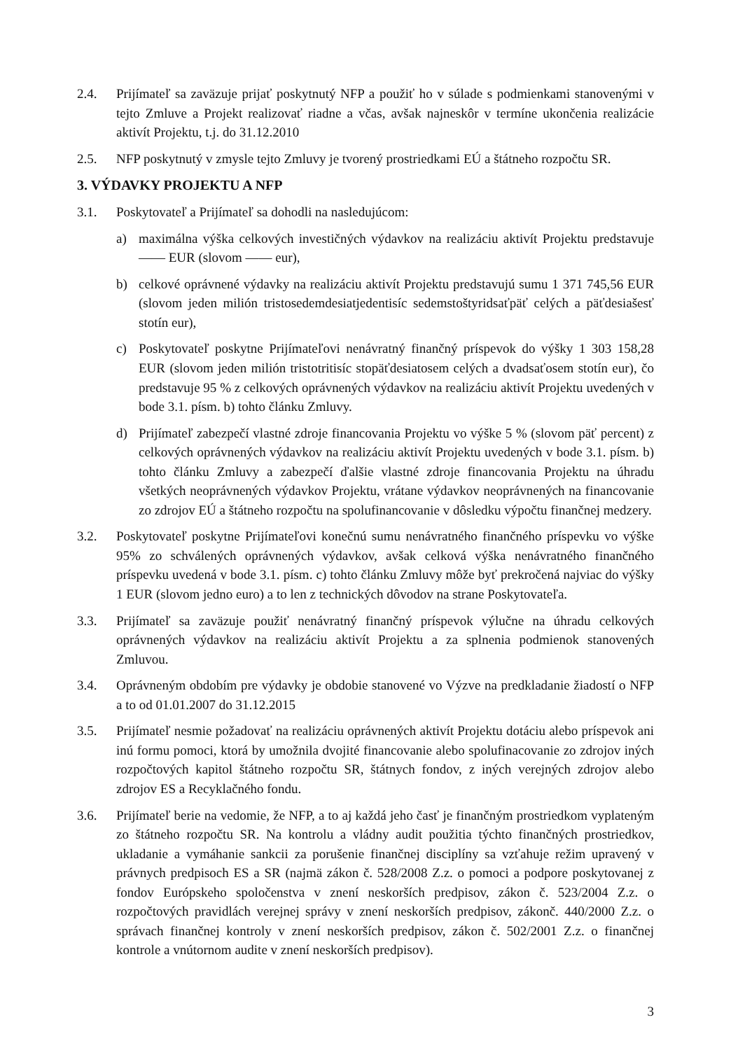2.4. Prijímateľ sa zaväzuje prijať poskytnutý NFP a použiť ho v súlade s podmienkami stanovenými v tejto Zmluve a Projekt realizovať riadne a včas, avšak najneskôr v termíne ukončenia realizácie aktivít Projektu, t.j. do 31.12.2010
2.5. NFP poskytnutý v zmysle tejto Zmluvy je tvorený prostriedkami EÚ a štátneho rozpočtu SR.
3. VÝDAVKY PROJEKTU A NFP
3.1. Poskytovateľ a Prijímateľ sa dohodli na nasledujúcom:
a) maximálna výška celkových investičných výdavkov na realizáciu aktivít Projektu predstavuje —— EUR (slovom —— eur),
b) celkové oprávnené výdavky na realizáciu aktivít Projektu predstavujú sumu 1 371 745,56 EUR (slovom jeden milión tristosedemdesiatjedentisíc sedemstoštyridsaťpäť celých a päťdesiašesť stotín eur),
c) Poskytovateľ poskytne Prijímateľovi nenávratný finančný príspevok do výšky 1 303 158,28 EUR (slovom jeden milión tristotritisíc stopäťdesiatosem celých a dvadsaťosem stotín eur), čo predstavuje 95 % z celkových oprávnených výdavkov na realizáciu aktivít Projektu uvedených v bode 3.1. písm. b) tohto článku Zmluvy.
d) Prijímateľ zabezpečí vlastné zdroje financovania Projektu vo výške 5 % (slovom päť percent) z celkových oprávnených výdavkov na realizáciu aktivít Projektu uvedených v bode 3.1. písm. b) tohto článku Zmluvy a zabezpečí ďalšie vlastné zdroje financovania Projektu na úhradu všetkých neoprávnených výdavkov Projektu, vrátane výdavkov neoprávnených na financovanie zo zdrojov EÚ a štátneho rozpočtu na spolufinancovanie v dôsledku výpočtu finančnej medzery.
3.2. Poskytovateľ poskytne Prijímateľovi konečnú sumu nenávratného finančného príspevku vo výške 95% zo schválených oprávnených výdavkov, avšak celková výška nenávratného finančného príspevku uvedená v bode 3.1. písm. c) tohto článku Zmluvy môže byť prekročená najviac do výšky 1 EUR (slovom jedno euro) a to len z technických dôvodov na strane Poskytovateľa.
3.3. Prijímateľ sa zaväzuje použiť nenávratný finančný príspevok výlučne na úhradu celkových oprávnených výdavkov na realizáciu aktivít Projektu a za splnenia podmienok stanovených Zmluvou.
3.4. Oprávneným obdobím pre výdavky je obdobie stanovené vo Výzve na predkladanie žiadostí o NFP a to od 01.01.2007 do 31.12.2015
3.5. Prijímateľ nesmie požadovať na realizáciu oprávnených aktivít Projektu dotáciu alebo príspevok ani inú formu pomoci, ktorá by umožnila dvojité financovanie alebo spolufinacovanie zo zdrojov iných rozpočtových kapitol štátneho rozpočtu SR, štátnych fondov, z iných verejných zdrojov alebo zdrojov ES a Recyklačného fondu.
3.6. Prijímateľ berie na vedomie, že NFP, a to aj každá jeho časť je finančným prostriedkom vyplateným zo štátneho rozpočtu SR. Na kontrolu a vládny audit použitia týchto finančných prostriedkov, ukladanie a vymáhanie sankcii za porušenie finančnej disciplíny sa vzťahuje režim upravený v právnych predpisoch ES a SR (najmä zákon č. 528/2008 Z.z. o pomoci a podpore poskytovanej z fondov Európskeho spoločenstva v znení neskorších predpisov, zákon č. 523/2004 Z.z. o rozpočtových pravidlách verejnej správy v znení neskorších predpisov, zákonč. 440/2000 Z.z. o správach finančnej kontroly v znení neskorších predpisov, zákon č. 502/2001 Z.z. o finančnej kontrole a vnútornom audite v znení neskorších predpisov).
3